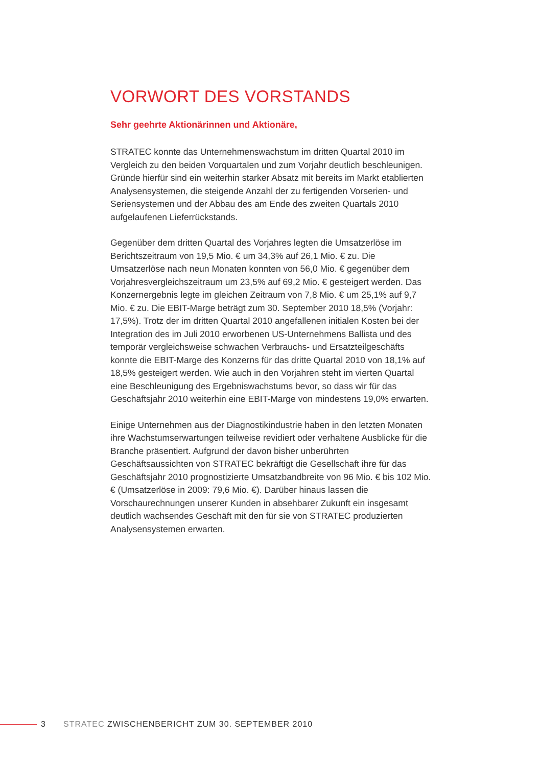VORWORT DES VORSTANDS
Sehr geehrte Aktionärinnen und Aktionäre,
STRATEC konnte das Unternehmenswachstum im dritten Quartal 2010 im Vergleich zu den beiden Vorquartalen und zum Vorjahr deutlich beschleunigen. Gründe hierfür sind ein weiterhin starker Absatz mit bereits im Markt etablierten Analysensystemen, die steigende Anzahl der zu fertigenden Vorserien- und Seriensystemen und der Abbau des am Ende des zweiten Quartals 2010 aufgelaufenen Lieferrückstands.
Gegenüber dem dritten Quartal des Vorjahres legten die Umsatzerlöse im Berichtszeitraum von 19,5 Mio. € um 34,3% auf 26,1 Mio. € zu. Die Umsatzerlöse nach neun Monaten konnten von 56,0 Mio. € gegenüber dem Vorjahresvergleichszeitraum um 23,5% auf 69,2 Mio. € gesteigert werden. Das Konzernergebnis legte im gleichen Zeitraum von 7,8 Mio. € um 25,1% auf 9,7 Mio. € zu. Die EBIT-Marge beträgt zum 30. September 2010 18,5% (Vorjahr: 17,5%). Trotz der im dritten Quartal 2010 angefallenen initialen Kosten bei der Integration des im Juli 2010 erworbenen US-Unternehmens Ballista und des temporär vergleichsweise schwachen Verbrauchs- und Ersatzteilgeschäfts konnte die EBIT-Marge des Konzerns für das dritte Quartal 2010 von 18,1% auf 18,5% gesteigert werden. Wie auch in den Vorjahren steht im vierten Quartal eine Beschleunigung des Ergebniswachstums bevor, so dass wir für das Geschäftsjahr 2010 weiterhin eine EBIT-Marge von mindestens 19,0% erwarten.
Einige Unternehmen aus der Diagnostikindustrie haben in den letzten Monaten ihre Wachstumserwartungen teilweise revidiert oder verhaltene Ausblicke für die Branche präsentiert. Aufgrund der davon bisher unberührten Geschäftsaussichten von STRATEC bekräftigt die Gesellschaft ihre für das Geschäftsjahr 2010 prognostizierte Umsatzbandbreite von 96 Mio. € bis 102 Mio. € (Umsatzerlöse in 2009: 79,6 Mio. €). Darüber hinaus lassen die Vorschaurechnungen unserer Kunden in absehbarer Zukunft ein insgesamt deutlich wachsendes Geschäft mit den für sie von STRATEC produzierten Analysensystemen erwarten.
3 STRATEC ZWISCHENBERICHT ZUM 30. SEPTEMBER 2010